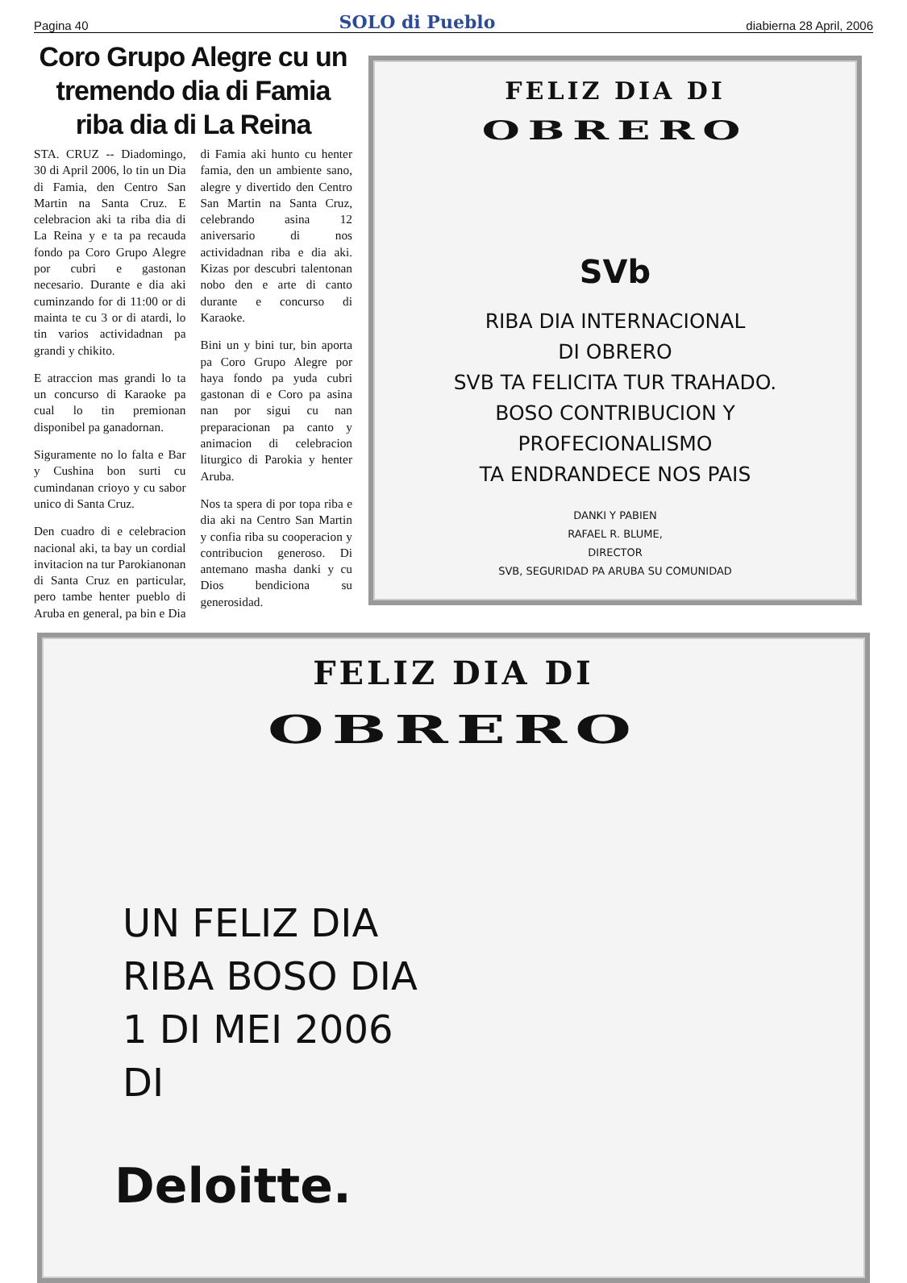Pagina 40 SOLO di Pueblo diabierna 28 April, 2006
Coro Grupo Alegre cu un tremendo dia di Famia riba dia di La Reina
STA. CRUZ -- Diadomingo, 30 di April 2006, lo tin un Dia di Famia, den Centro San Martin na Santa Cruz. E celebracion aki ta riba dia di La Reina y e ta pa recauda fondo pa Coro Grupo Alegre por cubri e gastonan necesario. Durante e dia aki cuminzando for di 11:00 or di mainta te cu 3 or di atardi, lo tin varios actividadnan pa grandi y chikito.
E atraccion mas grandi lo ta un concurso di Karaoke pa cual lo tin premionan disponibel pa ganadornan.
Siguramente no lo falta e Bar y Cushina bon surti cu cumindanan crioyo y cu sabor unico di Santa Cruz.
Den cuadro di e celebracion nacional aki, ta bay un cordial invitacion na tur Parokianonan di Santa Cruz en particular, pero tambe henter pueblo di Aruba en general, pa bin e Dia di Famia aki hunto cu henter famia, den un ambiente sano, alegre y divertido den Centro San Martin na Santa Cruz, celebrando asina 12 aniversario di nos actividadnan riba e dia aki. Kizas por descubri talentonan nobo den e arte di canto durante e concurso di Karaoke.
Bini un y bini tur, bin aporta pa Coro Grupo Alegre por haya fondo pa yuda cubri gastonan di e Coro pa asina nan por sigui cu nan preparacionan pa canto y animacion di celebracion liturgico di Parokia y henter Aruba.
Nos ta spera di por topa riba e dia aki na Centro San Martin y confia riba su cooperacion y contribucion generoso. Di antemano masha danki y cu Dios bendiciona su generosidad.
FELIZ DIA DI
OBRERO
SVb
RIBA DIA INTERNACIONAL
DI OBRERO
SVB TA FELICITA TUR TRAHADO.
BOSO CONTRIBUCION Y
PROFECIONALISMO
TA ENDRANDECE NOS PAIS
DANKI Y PABIEN
RAFAEL R. BLUME,
DIRECTOR
SVB, SEGURIDAD PA ARUBA SU COMUNIDAD
FELIZ DIA DI
OBRERO
UN FELIZ DIA
RIBA BOSO DIA
1 DI MEI 2006
DI
Deloitte.